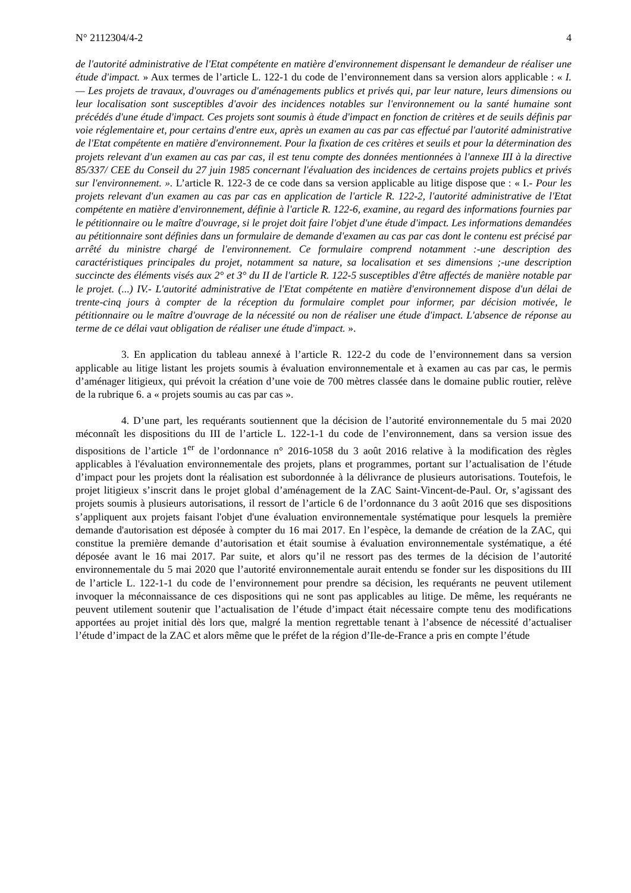N° 2112304/4-2 4
de l'autorité administrative de l'Etat compétente en matière d'environnement dispensant le demandeur de réaliser une étude d'impact. » Aux termes de l’article L. 122-1 du code de l’environnement dans sa version alors applicable : « I. — Les projets de travaux, d'ouvrages ou d'aménagements publics et privés qui, par leur nature, leurs dimensions ou leur localisation sont susceptibles d'avoir des incidences notables sur l'environnement ou la santé humaine sont précédés d'une étude d'impact. Ces projets sont soumis à étude d'impact en fonction de critères et de seuils définis par voie réglementaire et, pour certains d'entre eux, après un examen au cas par cas effectué par l'autorité administrative de l'Etat compétente en matière d'environnement. Pour la fixation de ces critères et seuils et pour la détermination des projets relevant d'un examen au cas par cas, il est tenu compte des données mentionnées à l'annexe III à la directive 85/337/ CEE du Conseil du 27 juin 1985 concernant l'évaluation des incidences de certains projets publics et privés sur l'environnement. ». L’article R. 122-3 de ce code dans sa version applicable au litige dispose que : « I.- Pour les projets relevant d'un examen au cas par cas en application de l'article R. 122-2, l'autorité administrative de l'Etat compétente en matière d'environnement, définie à l'article R. 122-6, examine, au regard des informations fournies par le pétitionnaire ou le maître d'ouvrage, si le projet doit faire l'objet d'une étude d'impact. Les informations demandées au pétitionnaire sont définies dans un formulaire de demande d'examen au cas par cas dont le contenu est précisé par arrêté du ministre chargé de l'environnement. Ce formulaire comprend notamment :-une description des caractéristiques principales du projet, notamment sa nature, sa localisation et ses dimensions ;-une description succincte des éléments visés aux 2° et 3° du II de l'article R. 122-5 susceptibles d'être affectés de manière notable par le projet. (...) IV.- L'autorité administrative de l'Etat compétente en matière d'environnement dispose d'un délai de trente-cinq jours à compter de la réception du formulaire complet pour informer, par décision motivée, le pétitionnaire ou le maître d'ouvrage de la nécessité ou non de réaliser une étude d'impact. L'absence de réponse au terme de ce délai vaut obligation de réaliser une étude d'impact. ».
3. En application du tableau annexé à l’article R. 122-2 du code de l’environnement dans sa version applicable au litige listant les projets soumis à évaluation environnementale et à examen au cas par cas, le permis d’aménager litigieux, qui prévoit la création d’une voie de 700 mètres classée dans le domaine public routier, relève de la rubrique 6. a « projets soumis au cas par cas ».
4. D’une part, les requérants soutiennent que la décision de l’autorité environnementale du 5 mai 2020 méconnaît les dispositions du III de l’article L. 122-1-1 du code de l’environnement, dans sa version issue des dispositions de l’article 1<sup>er</sup> de l’ordonnance n° 2016-1058 du 3 août 2016 relative à la modification des règles applicables à l'évaluation environnementale des projets, plans et programmes, portant sur l’actualisation de l’étude d’impact pour les projets dont la réalisation est subordonnée à la délivrance de plusieurs autorisations. Toutefois, le projet litigieux s’inscrit dans le projet global d’aménagement de la ZAC Saint-Vincent-de-Paul. Or, s’agissant des projets soumis à plusieurs autorisations, il ressort de l’article 6 de l’ordonnance du 3 août 2016 que ses dispositions s’appliquent aux projets faisant l'objet d'une évaluation environnementale systématique pour lesquels la première demande d'autorisation est déposée à compter du 16 mai 2017. En l’espèce, la demande de création de la ZAC, qui constitue la première demande d’autorisation et était soumise à évaluation environnementale systématique, a été déposée avant le 16 mai 2017. Par suite, et alors qu’il ne ressort pas des termes de la décision de l’autorité environnementale du 5 mai 2020 que l’autorité environnementale aurait entendu se fonder sur les dispositions du III de l’article L. 122-1-1 du code de l’environnement pour prendre sa décision, les requérants ne peuvent utilement invoquer la méconnaissance de ces dispositions qui ne sont pas applicables au litige. De même, les requérants ne peuvent utilement soutenir que l’actualisation de l’étude d’impact était nécessaire compte tenu des modifications apportées au projet initial dès lors que, malgré la mention regrettable tenant à l’absence de nécessité d’actualiser l’étude d’impact de la ZAC et alors même que le préfet de la région d’Ile-de-France a pris en compte l’étude